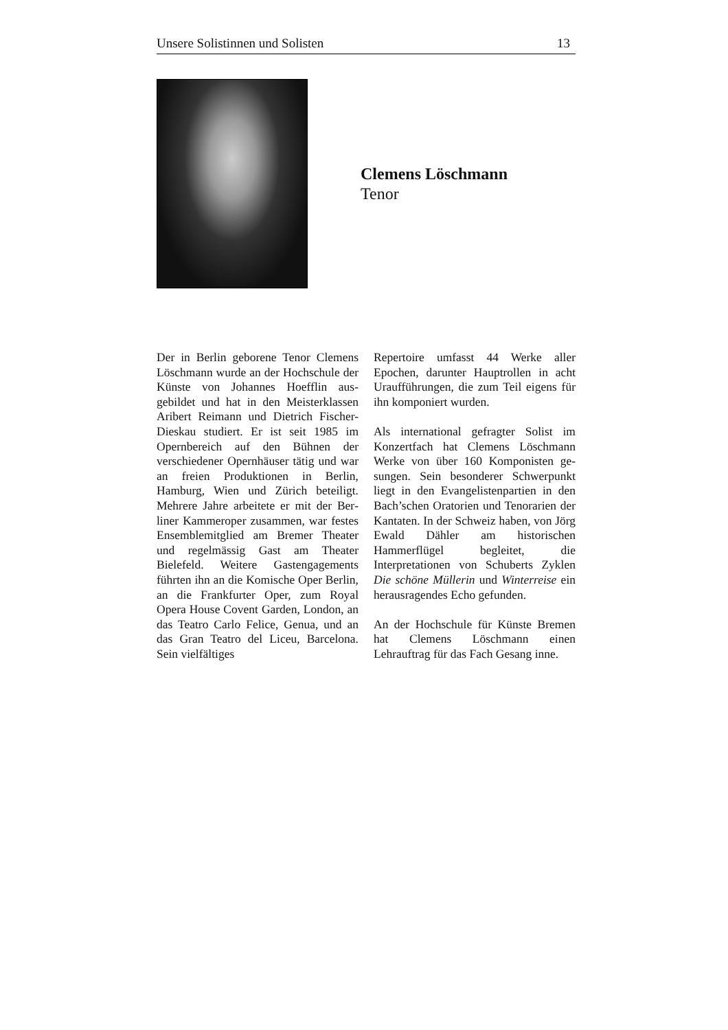Unsere Solistinnen und Solisten 13
Clemens Löschmann
Tenor
Der in Berlin geborene Tenor Clemens Löschmann wurde an der Hochschule der Künste von Johannes Hoefflin aus­gebildet und hat in den Meisterklassen Aribert Reimann und Dietrich Fischer-Dieskau studiert. Er ist seit 1985 im Opernbereich auf den Bühnen der verschiedener Opernhäuser tätig und war an freien Produktionen in Berlin, Hamburg, Wien und Zürich beteiligt. Mehrere Jahre arbeitete er mit der Ber­liner Kammeroper zusammen, war festes Ensemblemitglied am Bremer Theater und regelmässig Gast am Theater Bielefeld. Weitere Gastenga­gements führten ihn an die Komische Oper Berlin, an die Frankfurter Oper, zum Royal Opera House Covent Garden, London, an das Teatro Carlo Felice, Genua, und an das Gran Teatro del Liceu, Barcelona. Sein vielfältiges
Repertoire umfasst 44 Werke aller Epochen, darunter Hauptrollen in acht Uraufführungen, die zum Teil eigens für ihn komponiert wurden.
Als international gefragter Solist im Konzertfach hat Clemens Löschmann Werke von über 160 Komponisten ge­sungen. Sein besonderer Schwerpunkt liegt in den Evangelistenpartien in den Bach’schen Oratorien und Tenorarien der Kantaten. In der Schweiz haben, von Jörg Ewald Dähler am histori­schen Hammerflügel begleitet, die Interpretationen von Schuberts Zyklen Die schöne Müllerin und Winterreise ein herausragendes Echo gefunden.
An der Hochschule für Künste Bre­men hat Clemens Löschmann einen Lehrauftrag für das Fach Gesang inne.